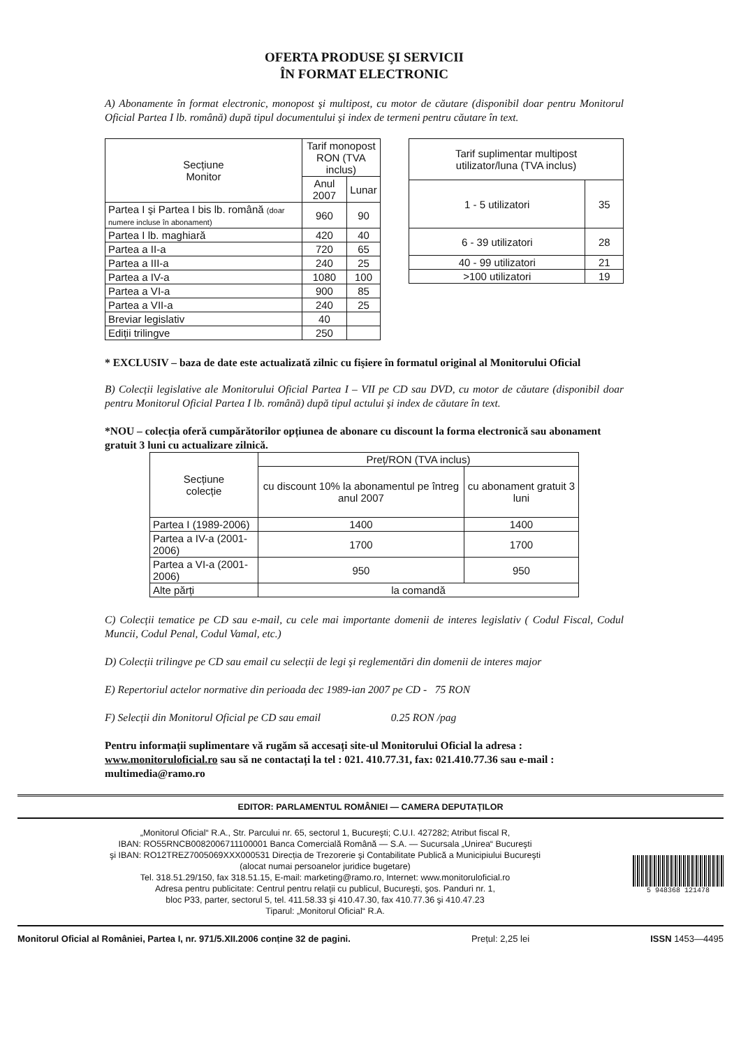OFERTA PRODUSE ŞI SERVICII
ÎN FORMAT ELECTRONIC
A) Abonamente în format electronic, monopost şi multipost, cu motor de căutare (disponibil doar pentru Monitorul Oficial Partea I lb. română) după tipul documentului şi index de termeni pentru căutare în text.
| Secțiune Monitor | Tarif monopost RON (TVA inclus) | |
| --- | --- | --- |
| | Anul 2007 | Lunar |
| Partea I şi Partea I bis lb. română (doar numere incluse în abonament) | 960 | 90 |
| Partea I lb. maghiară | 420 | 40 |
| Partea a II-a | 720 | 65 |
| Partea a III-a | 240 | 25 |
| Partea a IV-a | 1080 | 100 |
| Partea a VI-a | 900 | 85 |
| Partea a VII-a | 240 | 25 |
| Breviar legislativ | 40 | |
| Ediții trilingve | 250 | |
| Tarif suplimentar multipost utilizator/luna (TVA inclus) | |
| --- | --- |
| 1 - 5 utilizatori | 35 |
| 6 - 39 utilizatori | 28 |
| 40 - 99 utilizatori | 21 |
| >100 utilizatori | 19 |
* EXCLUSIV – baza de date este actualizată zilnic cu fişiere în formatul original al Monitorului Oficial
B) Colecții legislative ale Monitorului Oficial Partea I – VII pe CD sau DVD, cu motor de căutare (disponibil doar pentru Monitorul Oficial Partea I lb. română) după tipul actului şi index de căutare în text.
*NOU – colecția oferă cumpărătorilor opțiunea de abonare cu discount la forma electronică sau abonament gratuit 3 luni cu actualizare zilnică.
| Secțiune colecție | Preț/RON (TVA inclus) | |
| --- | --- | --- |
| | cu discount 10% la abonamentul pe întreg anul 2007 | cu abonament gratuit 3 luni |
| Partea I (1989-2006) | 1400 | 1400 |
| Partea a IV-a (2001-2006) | 1700 | 1700 |
| Partea a VI-a (2001-2006) | 950 | 950 |
| Alte părți | la comandă | |
C) Colecții tematice pe CD sau e-mail, cu cele mai importante domenii de interes legislativ ( Codul Fiscal, Codul Muncii, Codul Penal, Codul Vamal, etc.)
D) Colecții trilingve pe CD sau email cu selecții de legi şi reglementări din domenii de interes major
E) Repertoriul actelor normative din perioada dec 1989-ian 2007 pe CD - 75 RON
F) Selecții din Monitorul Oficial pe CD sau email 0.25 RON /pag
Pentru informații suplimentare vă rugăm să accesați site-ul Monitorului Oficial la adresa : www.monitoruloficial.ro sau să ne contactați la tel : 021. 410.77.31, fax: 021.410.77.36 sau e-mail : multimedia@ramo.ro
EDITOR: PARLAMENTUL ROMÂNIEI — CAMERA DEPUTAȚILOR
„Monitorul Oficial“ R.A., Str. Parcului nr. 65, sectorul 1, Bucureşti; C.U.I. 427282; Atribut fiscal R,
IBAN: RO55RNCB0082006711100001 Banca Comercială Română — S.A. — Sucursala „Unirea“ Bucureşti
şi IBAN: RO12TREZ7005069XXX000531 Direcția de Trezorerie şi Contabilitate Publică a Municipiului Bucureşti
(alocat numai persoanelor juridice bugetare)
Tel. 318.51.29/150, fax 318.51.15, E-mail: marketing@ramo.ro, Internet: www.monitoruloficial.ro
Adresa pentru publicitate: Centrul pentru relații cu publicul, Bucureşti, şos. Panduri nr. 1,
bloc P33, parter, sectorul 5, tel. 411.58.33 şi 410.47.30, fax 410.77.36 şi 410.47.23
Tiparul: „Monitorul Oficial“ R.A.
5 948368 121478
Monitorul Oficial al României, Partea I, nr. 971/5.XII.2006 conține 32 de pagini. Prețul: 2,25 lei ISSN 1453—4495